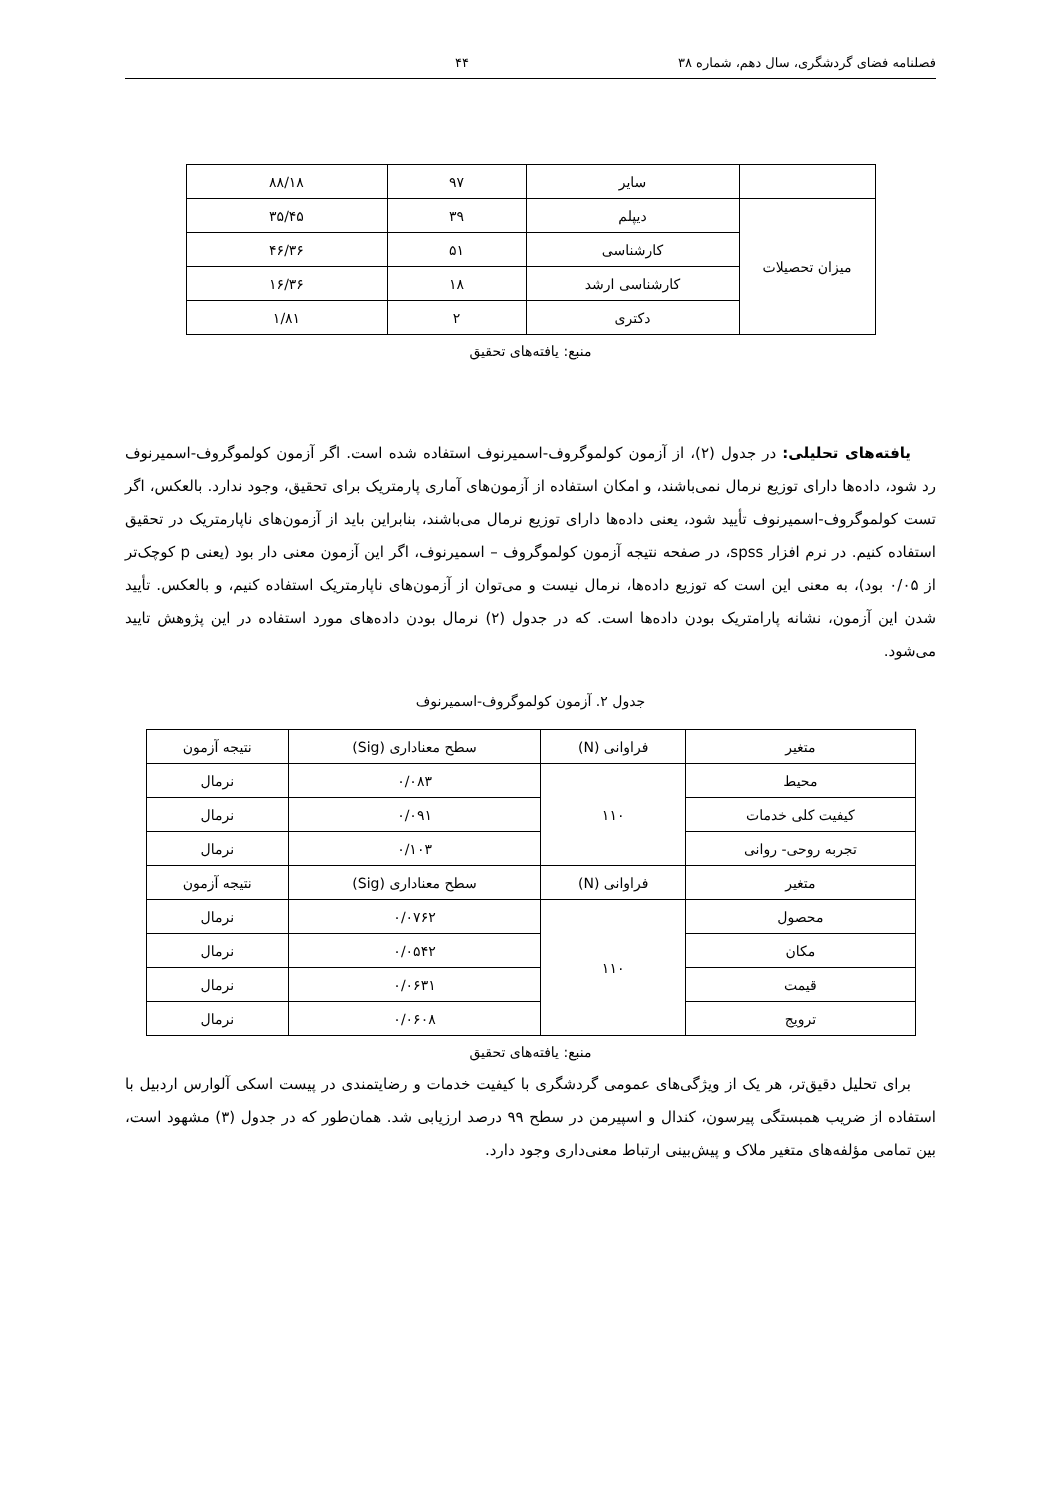فصلنامه فضای گردشگری، سال دهم، شماره ۳۸ ۴۴
| | سایر | ۹۷ | ۸۸/۱۸ |
| میزان تحصیلات | دیپلم | ۳۹ | ۳۵/۴۵ |
| | کارشناسی | ۵۱ | ۴۶/۳۶ |
| | کارشناسی ارشد | ۱۸ | ۱۶/۳۶ |
| | دکتری | ۲ | ۱/۸۱ |
منبع: یافته‌های تحقیق
یافته‌های تحلیلی: در جدول (۲)، از آزمون کولموگروف-اسمیرنوف استفاده شده است. اگر آزمون کولموگروف-اسمیرنوف رد شود، داده‌ها دارای توزیع نرمال نمی‌باشند، و امکان استفاده از آزمون‌های آماری پارمتریک برای تحقیق، وجود ندارد. بالعکس، اگر تست کولموگروف-اسمیرنوف تأیید شود، یعنی داده‌ها دارای توزیع نرمال می‌باشند، بنابراین باید از آزمون‌های ناپارمتریک در تحقیق استفاده کنیم. در نرم افزار spss، در صفحه نتیجه آزمون کولموگروف – اسمیرنوف، اگر این آزمون معنی دار بود (یعنی p کوچک‌تر از ۰/۰۵ بود)، به معنی این است که توزیع داده‌ها، نرمال نیست و می‌توان از آزمون‌های ناپارمتریک استفاده کنیم، و بالعکس. تأیید شدن این آزمون، نشانه پارامتریک بودن داده‌ها است. که در جدول (۲) نرمال بودن داده‌های مورد استفاده در این پژوهش تایید می‌شود.
جدول ۲. آزمون کولموگروف-اسمیرنوف
| متغیر | فراوانی (N) | سطح معناداری (Sig) | نتیجه آزمون |
| محیط | ۱۱۰ | ۰/۰۸۳ | نرمال |
| کیفیت کلی خدمات | | ۰/۰۹۱ | نرمال |
| تجربه روحی- روانی | | ۰/۱۰۳ | نرمال |
| متغیر | فراوانی (N) | سطح معناداری (Sig) | نتیجه آزمون |
| محصول | ۱۱۰ | ۰/۰۷۶۲ | نرمال |
| مکان | | ۰/۰۵۴۲ | نرمال |
| قیمت | | ۰/۰۶۳۱ | نرمال |
| ترویج | | ۰/۰۶۰۸ | نرمال |
منبع: یافته‌های تحقیق
برای تحلیل دقیق‌تر، هر یک از ویژگی‌های عمومی گردشگری با کیفیت خدمات و رضایتمندی در پیست اسکی آلوارس اردبیل با استفاده از ضریب همبستگی پیرسون، کندال و اسپیرمن در سطح ۹۹ درصد ارزیابی شد. همان‌طور که در جدول (۳) مشهود است، بین تمامی مؤلفه‌های متغیر ملاک و پیش‌بینی ارتباط معنی‌داری وجود دارد.